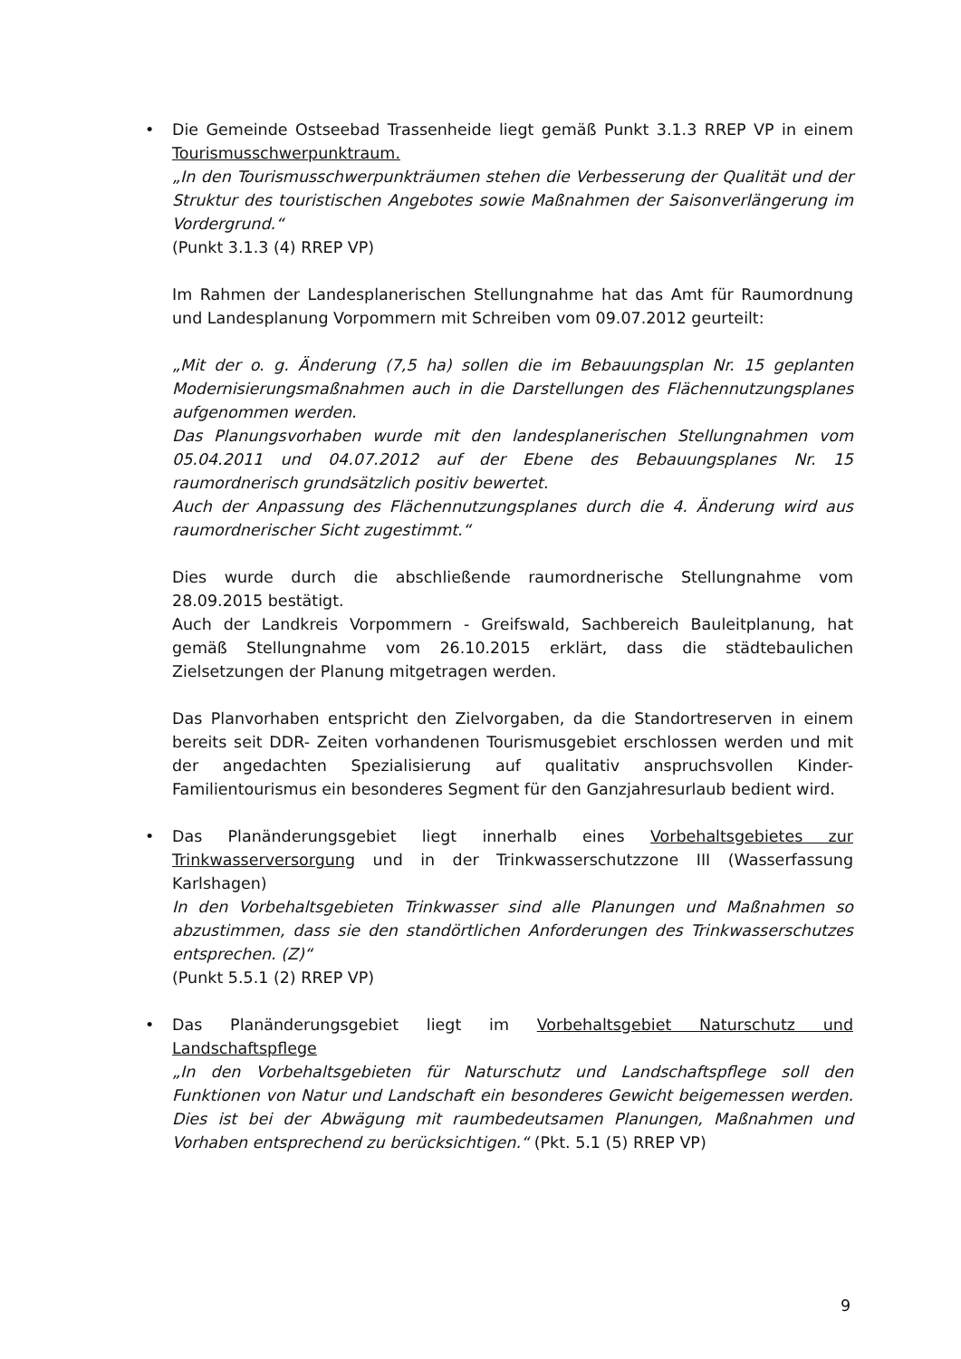•
Die Gemeinde Ostseebad Trassenheide liegt gemäß Punkt 3.1.3 RREP VP in einem Tourismusschwerpunktraum.
„In den Tourismusschwerpunkträumen stehen die Verbesserung der Qualität und der Struktur des touristischen Angebotes sowie Maßnahmen der Saisonverlängerung im Vordergrund.“
(Punkt 3.1.3 (4) RREP VP)
Im Rahmen der Landesplanerischen Stellungnahme hat das Amt für Raumordnung und Landesplanung Vorpommern mit Schreiben vom 09.07.2012 geurteilt:
„Mit der o. g. Änderung (7,5 ha) sollen die im Bebauungsplan Nr. 15 geplanten Modernisierungsmaßnahmen auch in die Darstellungen des Flächennutzungsplanes aufgenommen werden.
Das Planungsvorhaben wurde mit den landesplanerischen Stellungnahmen vom 05.04.2011 und 04.07.2012 auf der Ebene des Bebauungsplanes Nr. 15 raumordnerisch grundsätzlich positiv bewertet.
Auch der Anpassung des Flächennutzungsplanes durch die 4. Änderung wird aus raumordnerischer Sicht zugestimmt.“
Dies wurde durch die abschließende raumordnerische Stellungnahme vom 28.09.2015 bestätigt.
Auch der Landkreis Vorpommern - Greifswald, Sachbereich Bauleitplanung, hat gemäß Stellungnahme vom 26.10.2015 erklärt, dass die städtebaulichen Zielsetzungen der Planung mitgetragen werden.
Das Planvorhaben entspricht den Zielvorgaben, da die Standortreserven in einem bereits seit DDR- Zeiten vorhandenen Tourismusgebiet erschlossen werden und mit der angedachten Spezialisierung auf qualitativ anspruchsvollen Kinder- Familientourismus ein besonderes Segment für den Ganzjahresurlaub bedient wird.
•
Das Planänderungsgebiet liegt innerhalb eines Vorbehaltsgebietes zur Trinkwasserversorgung und in der Trinkwasserschutzzone III (Wasserfassung Karlshagen)
In den Vorbehaltsgebieten Trinkwasser sind alle Planungen und Maßnahmen so abzustimmen, dass sie den standörtlichen Anforderungen des Trinkwasserschutzes entsprechen. (Z)“
(Punkt 5.5.1 (2) RREP VP)
•
Das Planänderungsgebiet liegt im Vorbehaltsgebiet Naturschutz und Landschaftspflege
„In den Vorbehaltsgebieten für Naturschutz und Landschaftspflege soll den Funktionen von Natur und Landschaft ein besonderes Gewicht beigemessen werden. Dies ist bei der Abwägung mit raumbedeutsamen Planungen, Maßnahmen und Vorhaben entsprechend zu berücksichtigen.“ (Pkt. 5.1 (5) RREP VP)
9